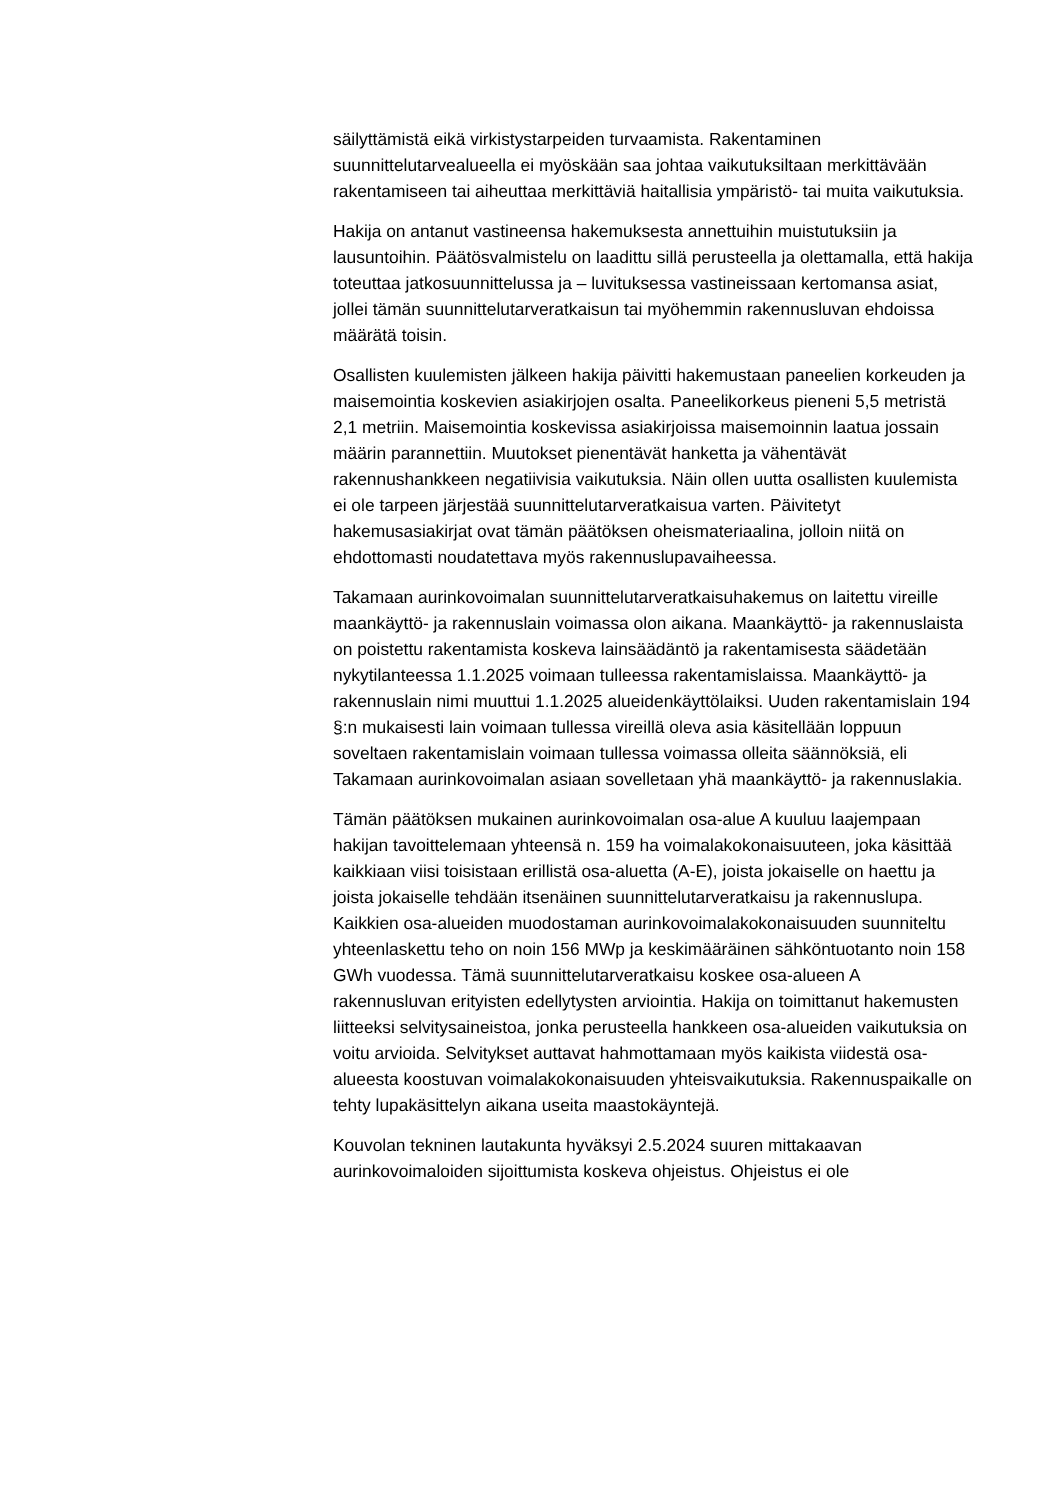säilyttämistä eikä virkistystarpeiden turvaamista. Rakentaminen suunnittelutarvealueella ei myöskään saa johtaa vaikutuksiltaan merkittävään rakentamiseen tai aiheuttaa merkittäviä haitallisia ympäristö- tai muita vaikutuksia.
Hakija on antanut vastineensa hakemuksesta annettuihin muistutuksiin ja lausuntoihin. Päätösvalmistelu on laadittu sillä perusteella ja olettamalla, että hakija toteuttaa jatkosuunnittelussa ja – luvituksessa vastineissaan kertomansa asiat, jollei tämän suunnittelutarveratkaisun tai myöhemmin rakennusluvan ehdoissa määrätä toisin.
Osallisten kuulemisten jälkeen hakija päivitti hakemustaan paneelien korkeuden ja maisemointia koskevien asiakirjojen osalta. Paneelikorkeus pieneni 5,5 metristä 2,1 metriin. Maisemointia koskevissa asiakirjoissa maisemoinnin laatua jossain määrin parannettiin. Muutokset pienentävät hanketta ja vähentävät rakennushankkeen negatiivisia vaikutuksia. Näin ollen uutta osallisten kuulemista ei ole tarpeen järjestää suunnittelutarveratkaisua varten. Päivitetyt hakemusasiakirjat ovat tämän päätöksen oheismateriaalina, jolloin niitä on ehdottomasti noudatettava myös rakennuslupavaiheessa.
Takamaan aurinkovoimalan suunnittelutarveratkaisuhakemus on laitettu vireille maankäyttö- ja rakennuslain voimassa olon aikana. Maankäyttö- ja rakennuslaista on poistettu rakentamista koskeva lainsäädäntö ja rakentamisesta säädetään nykytilanteessa 1.1.2025 voimaan tulleessa rakentamislaissa. Maankäyttö- ja rakennuslain nimi muuttui 1.1.2025 alueidenkäyttölaiksi. Uuden rakentamislain 194 §:n mukaisesti lain voimaan tullessa vireillä oleva asia käsitellään loppuun soveltaen rakentamislain voimaan tullessa voimassa olleita säännöksiä, eli Takamaan aurinkovoimalan asiaan sovelletaan yhä maankäyttö- ja rakennuslakia.
Tämän päätöksen mukainen aurinkovoimalan osa-alue A kuuluu laajempaan hakijan tavoittelemaan yhteensä n. 159 ha voimalakokonaisuuteen, joka käsittää kaikkiaan viisi toisistaan erillistä osa-aluetta (A-E), joista jokaiselle on haettu ja joista jokaiselle tehdään itsenäinen suunnittelutarveratkaisu ja rakennuslupa. Kaikkien osa-alueiden muodostaman aurinkovoimalakokonaisuuden suunniteltu yhteenlaskettu teho on noin 156 MWp ja keskimääräinen sähköntuotanto noin 158 GWh vuodessa. Tämä suunnittelutarveratkaisu koskee osa-alueen A rakennusluvan erityisten edellytysten arviointia. Hakija on toimittanut hakemusten liitteeksi selvitysaineistoa, jonka perusteella hankkeen osa-alueiden vaikutuksia on voitu arvioida. Selvitykset auttavat hahmottamaan myös kaikista viidestä osa-alueesta koostuvan voimalakokonaisuuden yhteisvaikutuksia. Rakennuspaikalle on tehty lupakäsittelyn aikana useita maastokäyntejä.
Kouvolan tekninen lautakunta hyväksyi 2.5.2024 suuren mittakaavan aurinkovoimaloiden sijoittumista koskeva ohjeistus. Ohjeistus ei ole